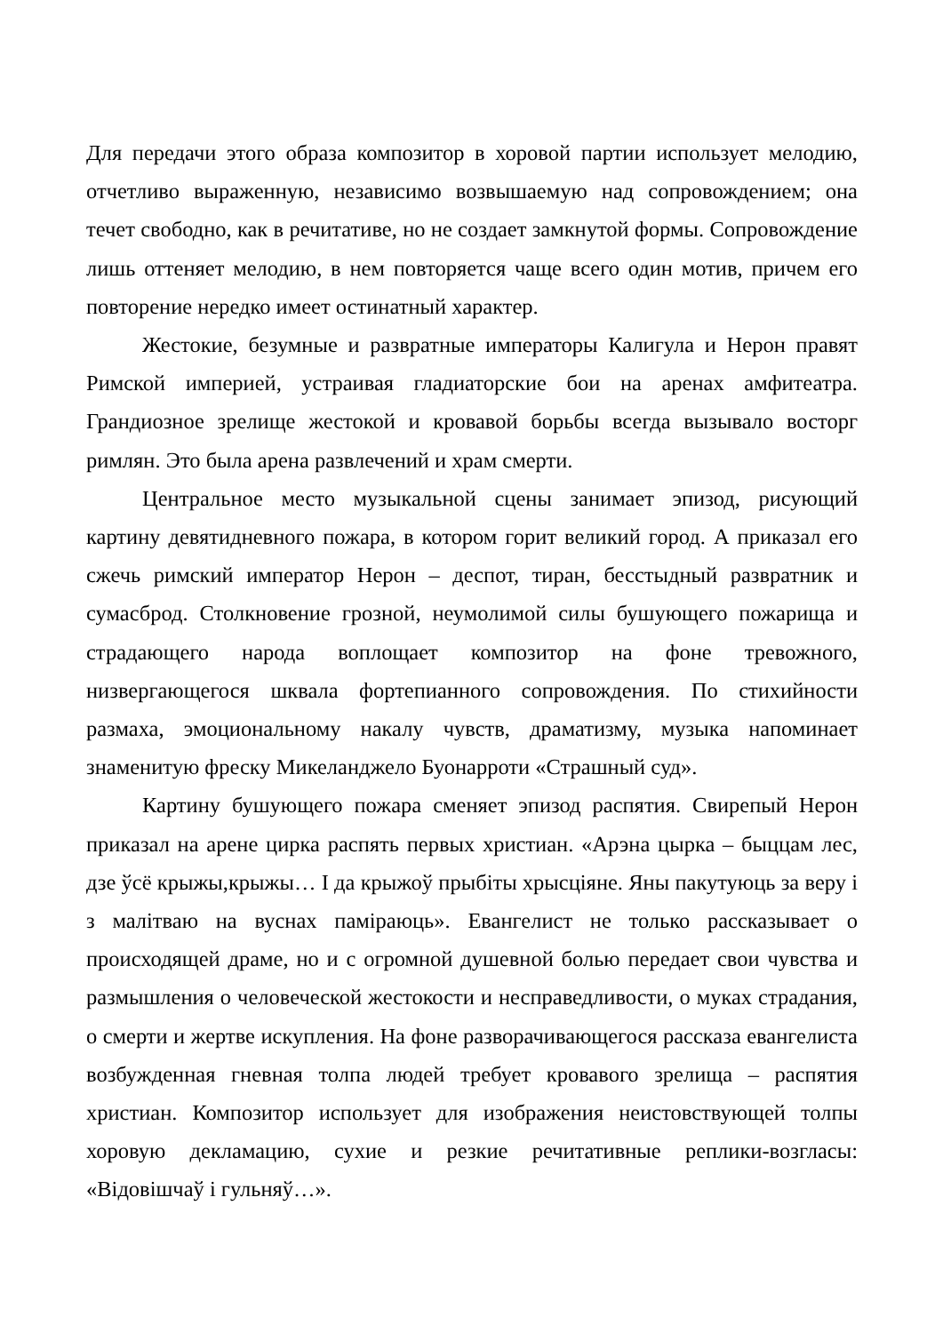Для передачи этого образа композитор в хоровой партии использует мелодию, отчетливо выраженную, независимо возвышаемую над сопровождением; она течет свободно, как в речитативе, но не создает замкнутой формы. Сопровождение лишь оттеняет мелодию, в нем повторяется чаще всего один мотив, причем его повторение нередко имеет остинатный характер.
Жестокие, безумные и развратные императоры Калигула и Нерон правят Римской империей, устраивая гладиаторские бои на аренах амфитеатра. Грандиозное зрелище жестокой и кровавой борьбы всегда вызывало восторг римлян. Это была арена развлечений и храм смерти.
Центральное место музыкальной сцены занимает эпизод, рисующий картину девятидневного пожара, в котором горит великий город. А приказал его сжечь римский император Нерон – деспот, тиран, бесстыдный развратник и сумасброд. Столкновение грозной, неумолимой силы бушующего пожарища и страдающего народа воплощает композитор на фоне тревожного, низвергающегося шквала фортепианного сопровождения. По стихийности размаха, эмоциональному накалу чувств, драматизму, музыка напоминает знаменитую фреску Микеланджело Буонарроти «Страшный суд».
Картину бушующего пожара сменяет эпизод распятия. Свирепый Нерон приказал на арене цирка распять первых христиан. «Арэна цырка – быццам лес, дзе ўсё крыжы,крыжы… І да крыжоў прыбіты хрысціяне. Яны пакутуюць за веру і з малітваю на вуснах паміраюць». Евангелист не только рассказывает о происходящей драме, но и с огромной душевной болью передает свои чувства и размышления о человеческой жестокости и несправедливости, о муках страдания, о смерти и жертве искупления. На фоне разворачивающегося рассказа евангелиста возбужденная гневная толпа людей требует кровавого зрелища – распятия христиан. Композитор использует для изображения неистовствующей толпы хоровую декламацию, сухие и резкие речитативные реплики-возгласы: «Відовішчаў і гульняў…».